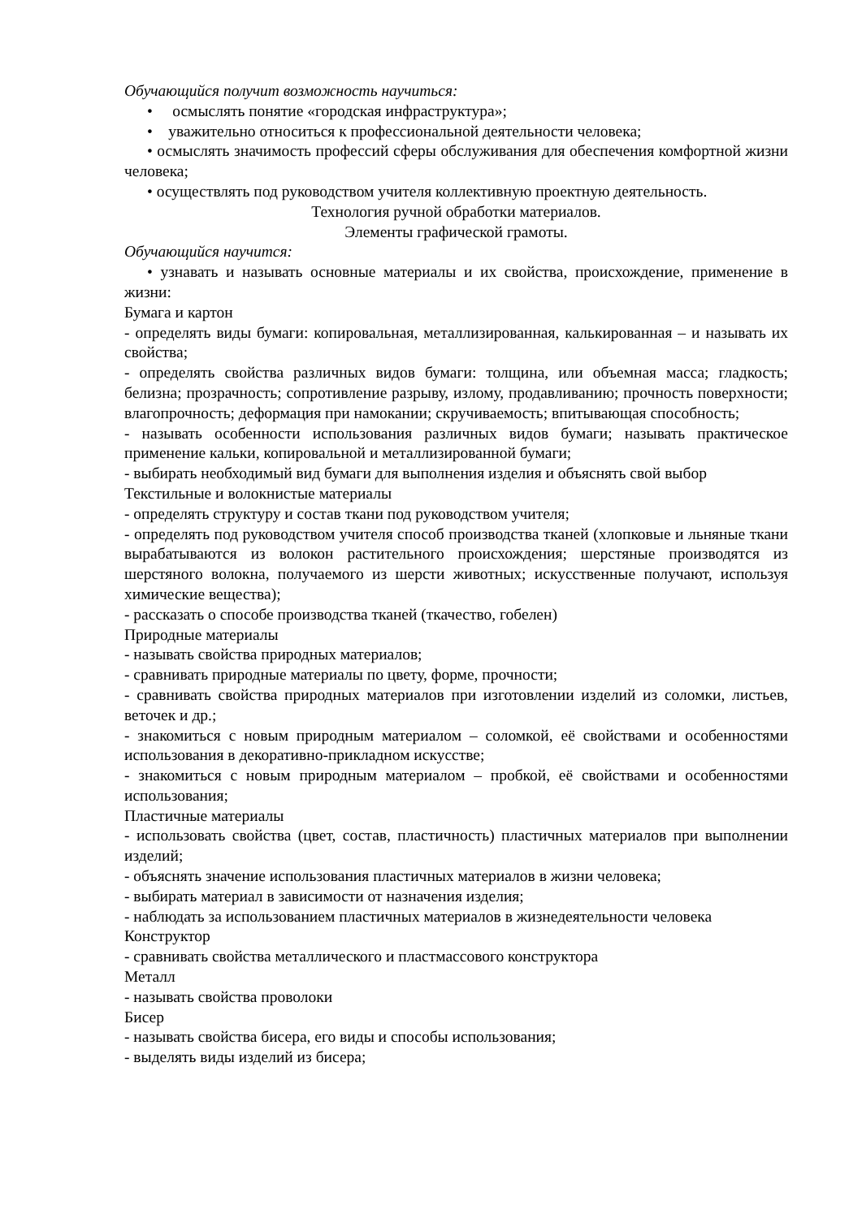Обучающийся получит возможность научиться:
• осмыслять понятие «городская инфраструктура»;
• уважительно относиться к профессиональной деятельности человека;
• осмыслять значимость профессий сферы обслуживания для обеспечения комфортной жизни человека;
• осуществлять под руководством учителя коллективную проектную деятельность.
Технология ручной обработки материалов.
Элементы графической грамоты.
Обучающийся научится:
• узнавать и называть основные материалы и их свойства, происхождение, применение в жизни:
Бумага и картон
- определять виды бумаги: копировальная, металлизированная, калькированная – и называть их свойства;
- определять свойства различных видов бумаги: толщина, или объемная масса; гладкость; белизна; прозрачность; сопротивление разрыву, излому, продавливанию; прочность поверхности; влагопрочность; деформация при намокании; скручиваемость; впитывающая способность;
- называть особенности использования различных видов бумаги; называть практическое применение кальки, копировальной и металлизированной бумаги;
- выбирать необходимый вид бумаги для выполнения изделия и объяснять свой выбор
Текстильные и волокнистые материалы
- определять структуру и состав ткани под руководством учителя;
- определять под руководством учителя способ производства тканей (хлопковые и льняные ткани вырабатываются из волокон растительного происхождения; шерстяные производятся из шерстяного волокна, получаемого из шерсти животных; искусственные получают, используя химические вещества);
- рассказать о способе производства тканей (ткачество, гобелен)
Природные материалы
- называть свойства природных материалов;
- сравнивать природные материалы по цвету, форме, прочности;
- сравнивать свойства природных материалов при изготовлении изделий из соломки, листьев, веточек и др.;
- знакомиться с новым природным материалом – соломкой, её свойствами и особенностями использования в декоративно-прикладном искусстве;
- знакомиться с новым природным материалом – пробкой, её свойствами и особенностями использования;
Пластичные материалы
- использовать свойства (цвет, состав, пластичность) пластичных материалов при выполнении изделий;
- объяснять значение использования пластичных материалов в жизни человека;
- выбирать материал в зависимости от назначения изделия;
- наблюдать за использованием пластичных материалов в жизнедеятельности человека
Конструктор
- сравнивать свойства металлического и пластмассового конструктора
Металл
- называть свойства проволоки
Бисер
- называть свойства бисера, его виды и способы использования;
- выделять виды изделий из бисера;